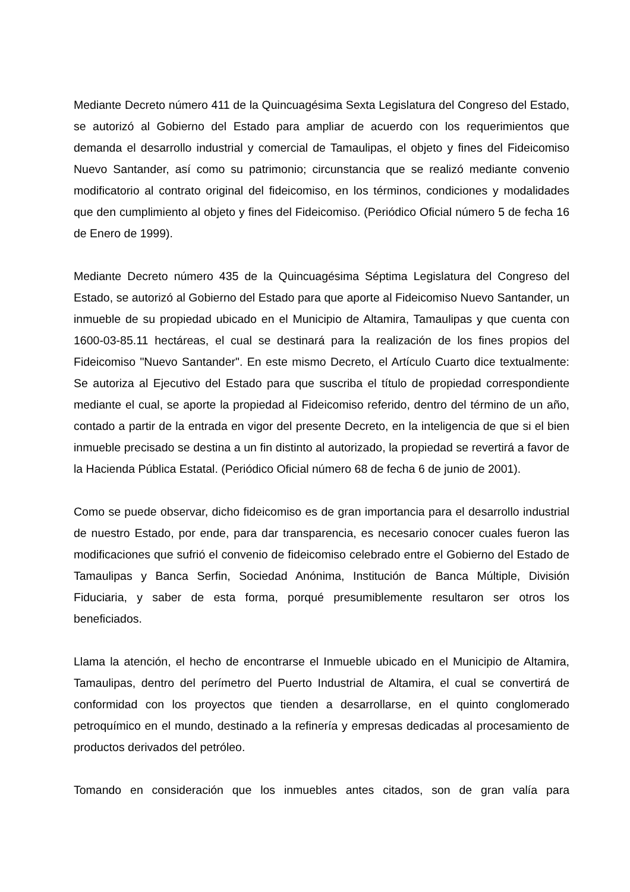Mediante Decreto número 411 de la Quincuagésima Sexta Legislatura del Congreso del Estado, se autorizó al Gobierno del Estado para ampliar de acuerdo con los requerimientos que demanda el desarrollo industrial y comercial de Tamaulipas, el objeto y fines del Fideicomiso Nuevo Santander, así como su patrimonio; circunstancia que se realizó mediante convenio modificatorio al contrato original del fideicomiso, en los términos, condiciones y modalidades que den cumplimiento al objeto y fines del Fideicomiso. (Periódico Oficial número 5 de fecha 16 de Enero de 1999).
Mediante Decreto número 435 de la Quincuagésima Séptima Legislatura del Congreso del Estado, se autorizó al Gobierno del Estado para que aporte al Fideicomiso Nuevo Santander, un inmueble de su propiedad ubicado en el Municipio de Altamira, Tamaulipas y que cuenta con 1600-03-85.11 hectáreas, el cual se destinará para la realización de los fines propios del Fideicomiso "Nuevo Santander". En este mismo Decreto, el Artículo Cuarto dice textualmente: Se autoriza al Ejecutivo del Estado para que suscriba el título de propiedad correspondiente mediante el cual, se aporte la propiedad al Fideicomiso referido, dentro del término de un año, contado a partir de la entrada en vigor del presente Decreto, en la inteligencia de que si el bien inmueble precisado se destina a un fin distinto al autorizado, la propiedad se revertirá a favor de la Hacienda Pública Estatal. (Periódico Oficial número 68 de fecha 6 de junio de 2001).
Como se puede observar, dicho fideicomiso es de gran importancia para el desarrollo industrial de nuestro Estado, por ende, para dar transparencia, es necesario conocer cuales fueron las modificaciones que sufrió el convenio de fideicomiso celebrado entre el Gobierno del Estado de Tamaulipas y Banca Serfin, Sociedad Anónima, Institución de Banca Múltiple, División Fiduciaria, y saber de esta forma, porqué presumiblemente resultaron ser otros los beneficiados.
Llama la atención, el hecho de encontrarse el Inmueble ubicado en el Municipio de Altamira, Tamaulipas, dentro del perímetro del Puerto Industrial de Altamira, el cual se convertirá de conformidad con los proyectos que tienden a desarrollarse, en el quinto conglomerado petroquímico en el mundo, destinado a la refinería y empresas dedicadas al procesamiento de productos derivados del petróleo.
Tomando en consideración que los inmuebles antes citados, son de gran valía para